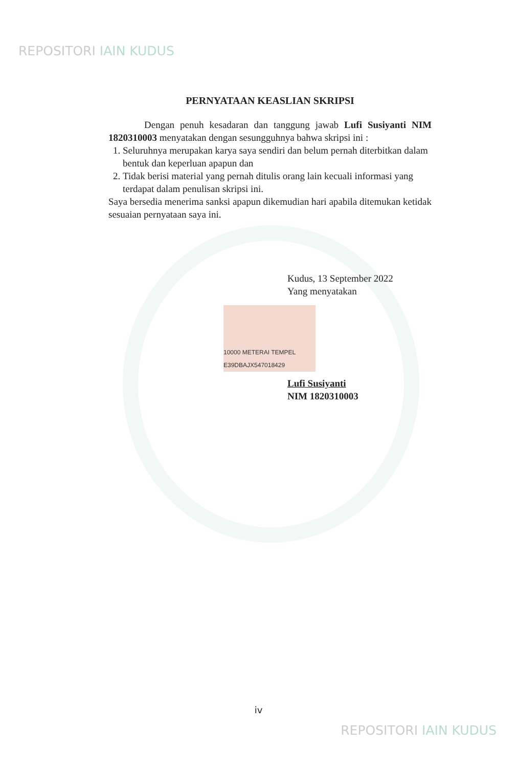REPOSITORI IAIN KUDUS
PERNYATAAN KEASLIAN SKRIPSI
Dengan penuh kesadaran dan tanggung jawab Lufi Susiyanti NIM 1820310003 menyatakan dengan sesungguhnya bahwa skripsi ini :
1. Seluruhnya merupakan karya saya sendiri dan belum pernah diterbitkan dalam bentuk dan keperluan apapun dan
2. Tidak berisi material yang pernah ditulis orang lain kecuali informasi yang terdapat dalam penulisan skripsi ini.
Saya bersedia menerima sanksi apapun dikemudian hari apabila ditemukan ketidak sesuaian pernyataan saya ini.
Kudus, 13 September 2022
Yang menyatakan
10000 METERAI TEMPEL E39DBAJX547018429
Lufi Susiyanti
NIM 1820310003
iv
REPOSITORI IAIN KUDUS